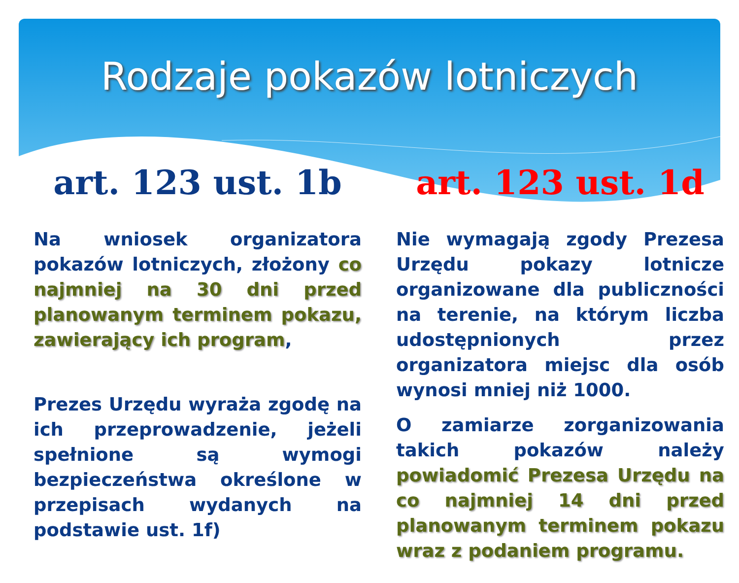Rodzaje pokazów lotniczych
art. 123 ust. 1b
Na wniosek organizatora pokazów lotniczych, złożony co najmniej na 30 dni przed planowanym terminem pokazu, zawierający ich program,
Prezes Urzędu wyraża zgodę na ich przeprowadzenie, jeżeli spełnione są wymogi bezpieczeństwa określone w przepisach wydanych na podstawie ust. 1f)
art. 123 ust. 1d
Nie wymagają zgody Prezesa Urzędu pokazy lotnicze organizowane dla publiczności na terenie, na którym liczba udostępnionych przez organizatora miejsc dla osób wynosi mniej niż 1000.
O zamiarze zorganizowania takich pokazów należy powiadomić Prezesa Urzędu na co najmniej 14 dni przed planowanym terminem pokazu wraz z podaniem programu.